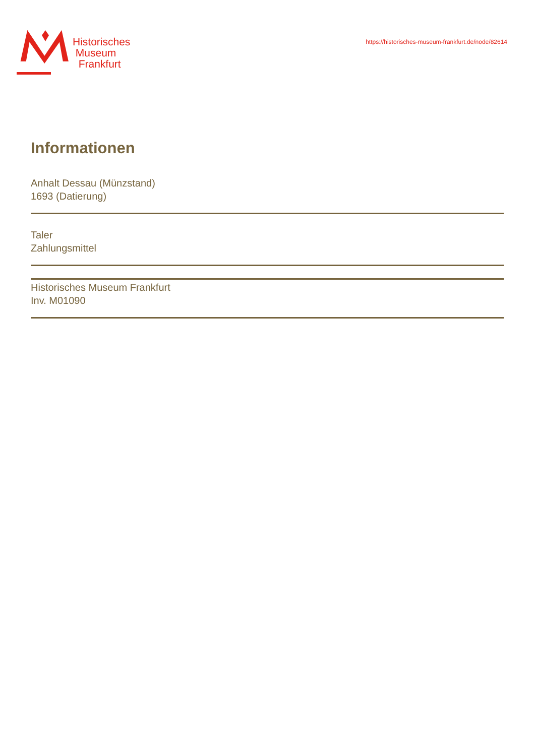Historisches
Museum
Frankfurt
https://historisches-museum-frankfurt.de/node/82614
Informationen
Anhalt Dessau (Münzstand)
1693 (Datierung)
Taler
Zahlungsmittel
Historisches Museum Frankfurt
Inv. M01090